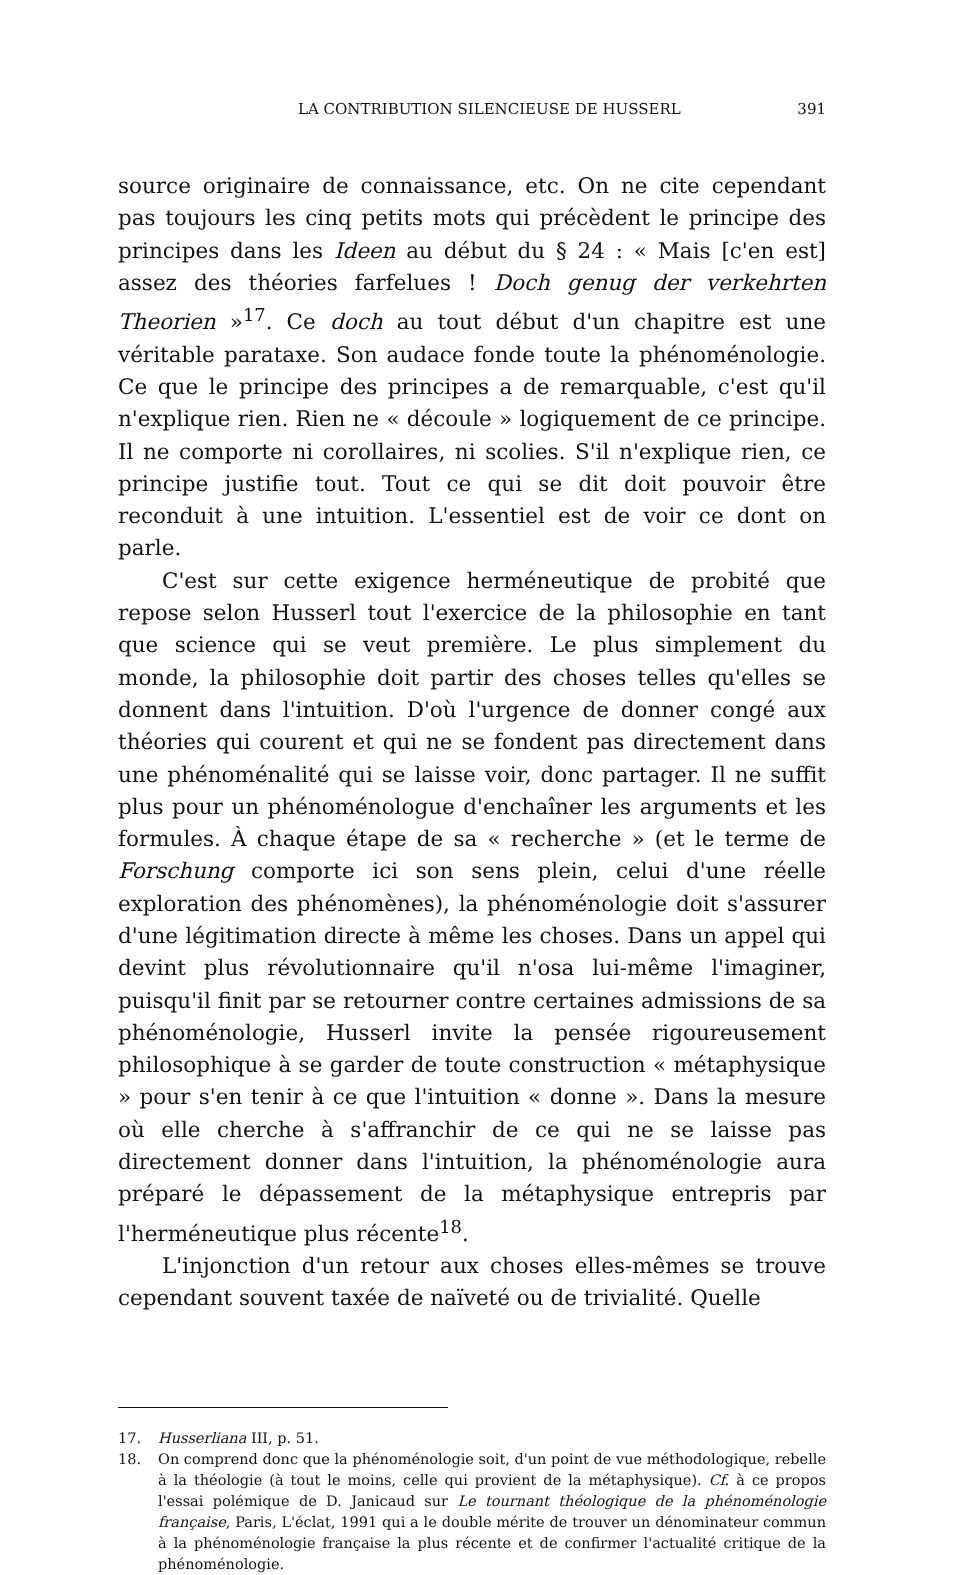LA CONTRIBUTION SILENCIEUSE DE HUSSERL 391
source originaire de connaissance, etc. On ne cite cependant pas toujours les cinq petits mots qui précèdent le principe des principes dans les Ideen au début du § 24 : « Mais [c'en est] assez des théories farfelues ! Doch genug der verkehrten Theorien »<sup>17</sup>. Ce doch au tout début d'un chapitre est une véritable parataxe. Son audace fonde toute la phénoménologie. Ce que le principe des principes a de remarquable, c'est qu'il n'explique rien. Rien ne « découle » logiquement de ce principe. Il ne comporte ni corollaires, ni scolies. S'il n'explique rien, ce principe justifie tout. Tout ce qui se dit doit pouvoir être reconduit à une intuition. L'essentiel est de voir ce dont on parle.
C'est sur cette exigence herméneutique de probité que repose selon Husserl tout l'exercice de la philosophie en tant que science qui se veut première. Le plus simplement du monde, la philosophie doit partir des choses telles qu'elles se donnent dans l'intuition. D'où l'urgence de donner congé aux théories qui courent et qui ne se fondent pas directement dans une phénoménalité qui se laisse voir, donc partager. Il ne suffit plus pour un phénoménologue d'enchaîner les arguments et les formules. À chaque étape de sa « recherche » (et le terme de Forschung comporte ici son sens plein, celui d'une réelle exploration des phénomènes), la phénoménologie doit s'assurer d'une légitimation directe à même les choses. Dans un appel qui devint plus révolutionnaire qu'il n'osa lui-même l'imaginer, puisqu'il finit par se retourner contre certaines admissions de sa phénoménologie, Husserl invite la pensée rigoureusement philosophique à se garder de toute construction « métaphysique » pour s'en tenir à ce que l'intuition « donne ». Dans la mesure où elle cherche à s'affranchir de ce qui ne se laisse pas directement donner dans l'intuition, la phénoménologie aura préparé le dépassement de la métaphysique entrepris par l'herméneutique plus récente<sup>18</sup>.
L'injonction d'un retour aux choses elles-mêmes se trouve cependant souvent taxée de naïveté ou de trivialité. Quelle
17. Husserliana III, p. 51.
18. On comprend donc que la phénoménologie soit, d'un point de vue méthodologique, rebelle à la théologie (à tout le moins, celle qui provient de la métaphysique). Cf. à ce propos l'essai polémique de D. Janicaud sur Le tournant théologique de la phénoménologie française, Paris, L'éclat, 1991 qui a le double mérite de trouver un dénominateur commun à la phénoménologie française la plus récente et de confirmer l'actualité critique de la phénoménologie.